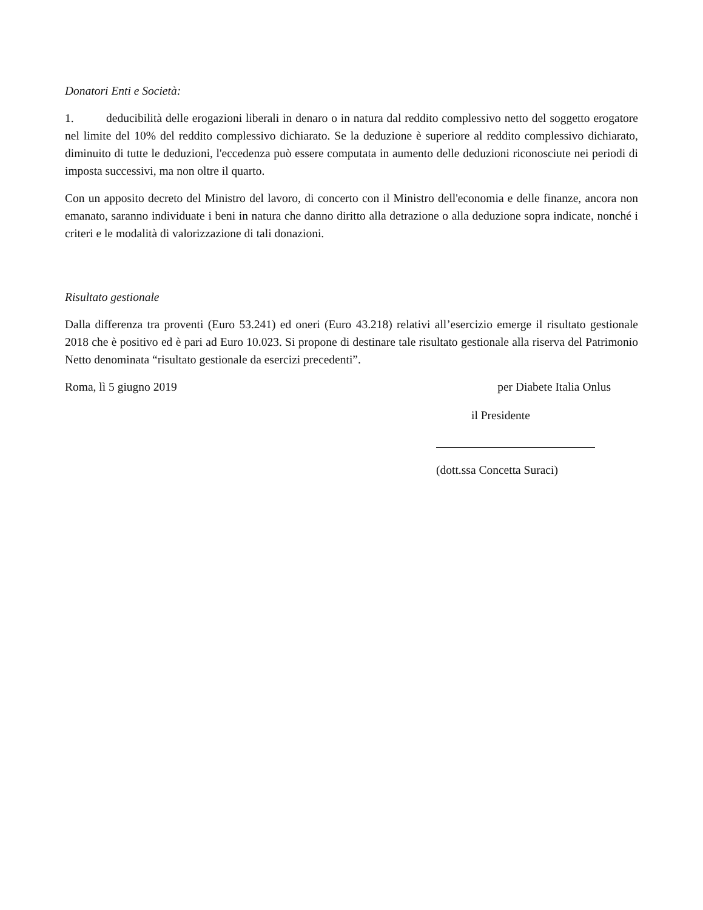Donatori Enti e Società:
1. deducibilità delle erogazioni liberali in denaro o in natura dal reddito complessivo netto del soggetto erogatore nel limite del 10% del reddito complessivo dichiarato. Se la deduzione è superiore al reddito complessivo dichiarato, diminuito di tutte le deduzioni, l'eccedenza può essere computata in aumento delle deduzioni riconosciute nei periodi di imposta successivi, ma non oltre il quarto.
Con un apposito decreto del Ministro del lavoro, di concerto con il Ministro dell'economia e delle finanze, ancora non emanato, saranno individuate i beni in natura che danno diritto alla detrazione o alla deduzione sopra indicate, nonché i criteri e le modalità di valorizzazione di tali donazioni.
Risultato gestionale
Dalla differenza tra proventi (Euro 53.241) ed oneri (Euro 43.218) relativi all’esercizio emerge il risultato gestionale 2018 che è positivo ed è pari ad Euro 10.023. Si propone di destinare tale risultato gestionale alla riserva del Patrimonio Netto denominata “risultato gestionale da esercizi precedenti”.
Roma, lì 5 giugno 2019 per Diabete Italia Onlus
il Presidente
(dott.ssa Concetta Suraci)